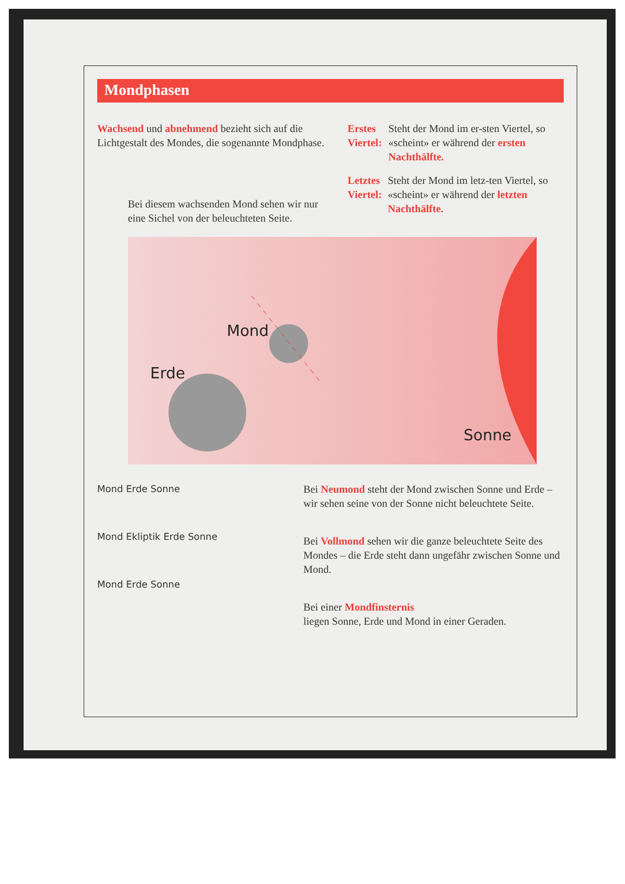Mondphasen
Wachsend und abnehmend bezieht sich auf die Lichtgestalt des Mondes, die sogenannte Mondphase.
Bei diesem wachsenden Mond sehen wir nur eine Sichel von der beleuchteten Seite.
Erstes Viertel:
Steht der Mond im er-sten Viertel, so «scheint» er während der ersten Nachthälfte.
Letztes Viertel:
Steht der Mond im letz-ten Viertel, so «scheint» er während der letzten Nachthälfte.
Erde
Mond
Sonne
Mond Erde Sonne
Mond Ekliptik Erde Sonne
Mond Erde Sonne
Bei Neumond steht der Mond zwischen Sonne und Erde – wir sehen seine von der Sonne nicht beleuchtete Seite.
Bei Vollmond sehen wir die ganze beleuchtete Seite des Mondes – die Erde steht dann ungefähr zwischen Sonne und Mond.
Bei einer Mondfinsternis
liegen Sonne, Erde und Mond in einer Geraden.